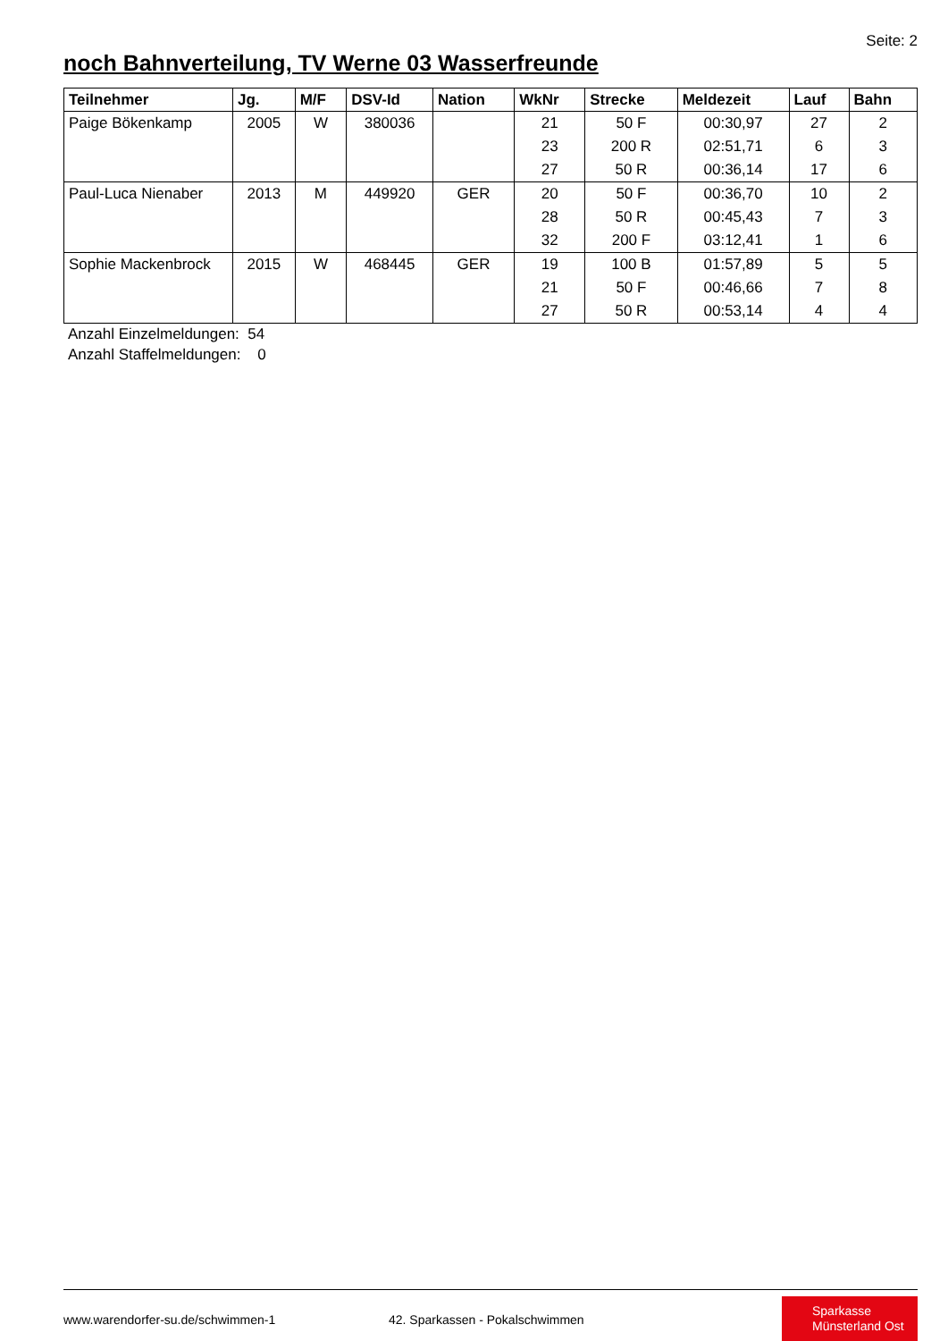Seite: 2
noch Bahnverteilung, TV Werne 03 Wasserfreunde
| Teilnehmer | Jg. | M/F | DSV-Id | Nation | WkNr | Strecke | Meldezeit | Lauf | Bahn |
| --- | --- | --- | --- | --- | --- | --- | --- | --- | --- |
| Paige Bökenkamp | 2005 | W | 380036 | | 21 | 50 F | 00:30,97 | 27 | 2 |
| | | | | | 23 | 200 R | 02:51,71 | 6 | 3 |
| | | | | | 27 | 50 R | 00:36,14 | 17 | 6 |
| Paul-Luca Nienaber | 2013 | M | 449920 | GER | 20 | 50 F | 00:36,70 | 10 | 2 |
| | | | | | 28 | 50 R | 00:45,43 | 7 | 3 |
| | | | | | 32 | 200 F | 03:12,41 | 1 | 6 |
| Sophie Mackenbrock | 2015 | W | 468445 | GER | 19 | 100 B | 01:57,89 | 5 | 5 |
| | | | | | 21 | 50 F | 00:46,66 | 7 | 8 |
| | | | | | 27 | 50 R | 00:53,14 | 4 | 4 |
Anzahl Einzelmeldungen: 54
Anzahl Staffelmeldungen: 0
www.warendorfer-su.de/schwimmen-1
42. Sparkassen - Pokalschwimmen
Sparkasse
Münsterland Ost